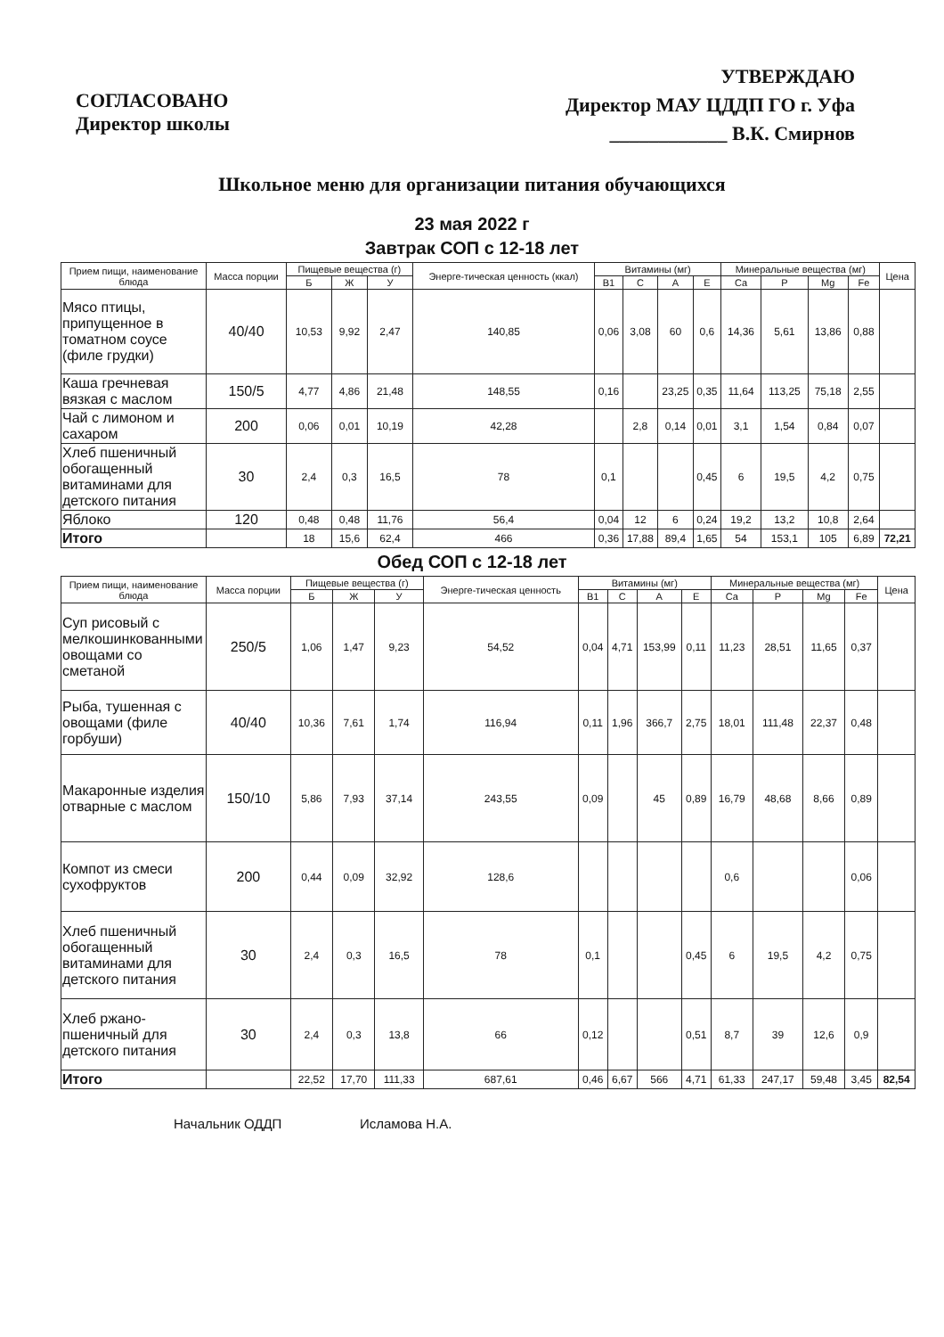СОГЛАСОВАНО
Директор школы
УТВЕРЖДАЮ
Директор МАУ ЦДДП ГО г. Уфа
____________ В.К. Смирнов
Школьное меню для организации питания обучающихся
23 мая 2022 г
Завтрак СОП с 12-18 лет
| Прием пищи, наименование блюда | Масса порции | Пищевые вещества (г) | | | Энерге-тическая ценность (ккал) | Витамины (мг) | | | | Минеральные вещества (мг) | | | | Цена |
| --- | --- | --- | --- | --- | --- | --- | --- | --- | --- | --- | --- | --- | --- | --- |
| | | Б | Ж | У | | В1 | С | А | Е | Ca | P | Mg | Fe | |
| Мясо птицы, припущенное в томатном соусе (филе грудки) | 40/40 | 10,53 | 9,92 | 2,47 | 140,85 | 0,06 | 3,08 | 60 | 0,6 | 14,36 | 5,61 | 13,86 | 0,88 | |
| Каша гречневая вязкая с маслом | 150/5 | 4,77 | 4,86 | 21,48 | 148,55 | 0,16 | | 23,25 | 0,35 | 11,64 | 113,25 | 75,18 | 2,55 | |
| Чай с лимоном и сахаром | 200 | 0,06 | 0,01 | 10,19 | 42,28 | | 2,8 | 0,14 | 0,01 | 3,1 | 1,54 | 0,84 | 0,07 | |
| Хлеб пшеничный обогащенный витаминами для детского питания | 30 | 2,4 | 0,3 | 16,5 | 78 | 0,1 | | | 0,45 | 6 | 19,5 | 4,2 | 0,75 | |
| Яблоко | 120 | 0,48 | 0,48 | 11,76 | 56,4 | 0,04 | 12 | 6 | 0,24 | 19,2 | 13,2 | 10,8 | 2,64 | |
| Итого | | 18 | 15,6 | 62,4 | 466 | 0,36 | 17,88 | 89,4 | 1,65 | 54 | 153,1 | 105 | 6,89 | 72,21 |
Обед СОП с 12-18 лет
| Прием пищи, наименование блюда | Масса порции | Пищевые вещества (г) | | | Энерге-тическая ценность | Витамины (мг) | | | | Минеральные вещества (мг) | | | | Цена |
| --- | --- | --- | --- | --- | --- | --- | --- | --- | --- | --- | --- | --- | --- | --- |
| | | Б | Ж | У | | В1 | С | А | Е | Ca | P | Mg | Fe | |
| Суп рисовый с мелкошинкованными овощами со сметаной | 250/5 | 1,06 | 1,47 | 9,23 | 54,52 | 0,04 | 4,71 | 153,99 | 0,11 | 11,23 | 28,51 | 11,65 | 0,37 | |
| Рыба, тушенная с овощами (филе горбуши) | 40/40 | 10,36 | 7,61 | 1,74 | 116,94 | 0,11 | 1,96 | 366,7 | 2,75 | 18,01 | 111,48 | 22,37 | 0,48 | |
| Макаронные изделия отварные с маслом | 150/10 | 5,86 | 7,93 | 37,14 | 243,55 | 0,09 | | 45 | 0,89 | 16,79 | 48,68 | 8,66 | 0,89 | |
| Компот из смеси сухофруктов | 200 | 0,44 | 0,09 | 32,92 | 128,6 | | | | | 0,6 | | | 0,06 | |
| Хлеб пшеничный обогащенный витаминами для детского питания | 30 | 2,4 | 0,3 | 16,5 | 78 | 0,1 | | | 0,45 | 6 | 19,5 | 4,2 | 0,75 | |
| Хлеб ржано-пшеничный для детского питания | 30 | 2,4 | 0,3 | 13,8 | 66 | 0,12 | | | 0,51 | 8,7 | 39 | 12,6 | 0,9 | |
| Итого | | 22,52 | 17,70 | 111,33 | 687,61 | 0,46 | 6,67 | 566 | 4,71 | 61,33 | 247,17 | 59,48 | 3,45 | 82,54 |
Начальник ОДДП Исламова Н.А.